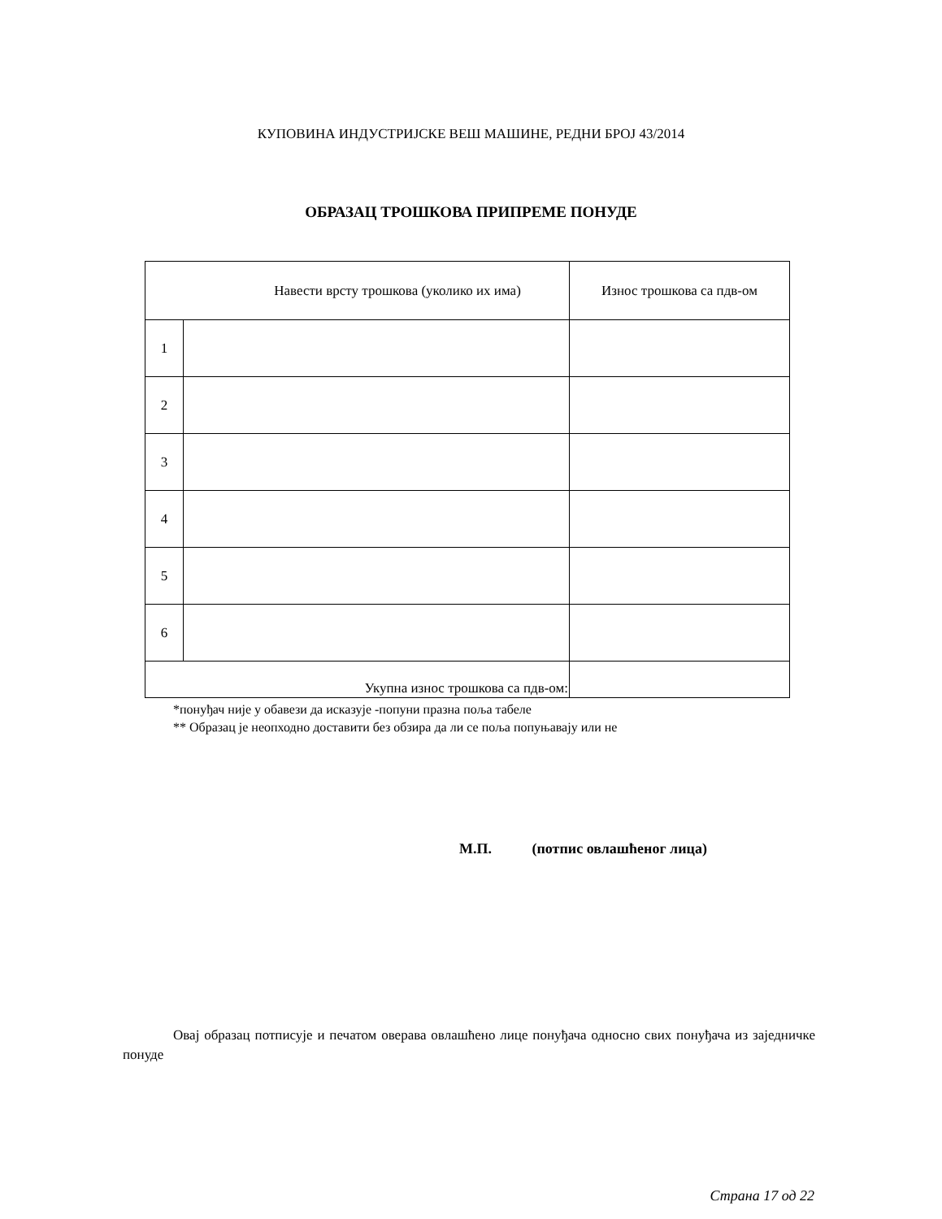КУПОВИНА ИНДУСТРИЈСКЕ ВЕШ МАШИНЕ, РЕДНИ БРОЈ 43/2014
ОБРАЗАЦ ТРОШКОВА ПРИПРЕМЕ ПОНУДЕ
| Навести врсту трошкова (уколико их има) | | Износ трошкова са пдв-ом |
| --- | --- | --- |
| 1 | | |
| 2 | | |
| 3 | | |
| 4 | | |
| 5 | | |
| 6 | | |
| Укупна износ трошкова са пдв-ом: | | |
*понуђач није у обавези да исказује -попуни празна поља табеле
** Образац је неопходно доставити без обзира да ли се поља попуњавају или не
М.П. (потпис овлашћеног лица)
Овај образац потписује и печатом оверава овлашћено лице понуђача односно свих понуђача из заједничке понуде
Страна 17 од 22